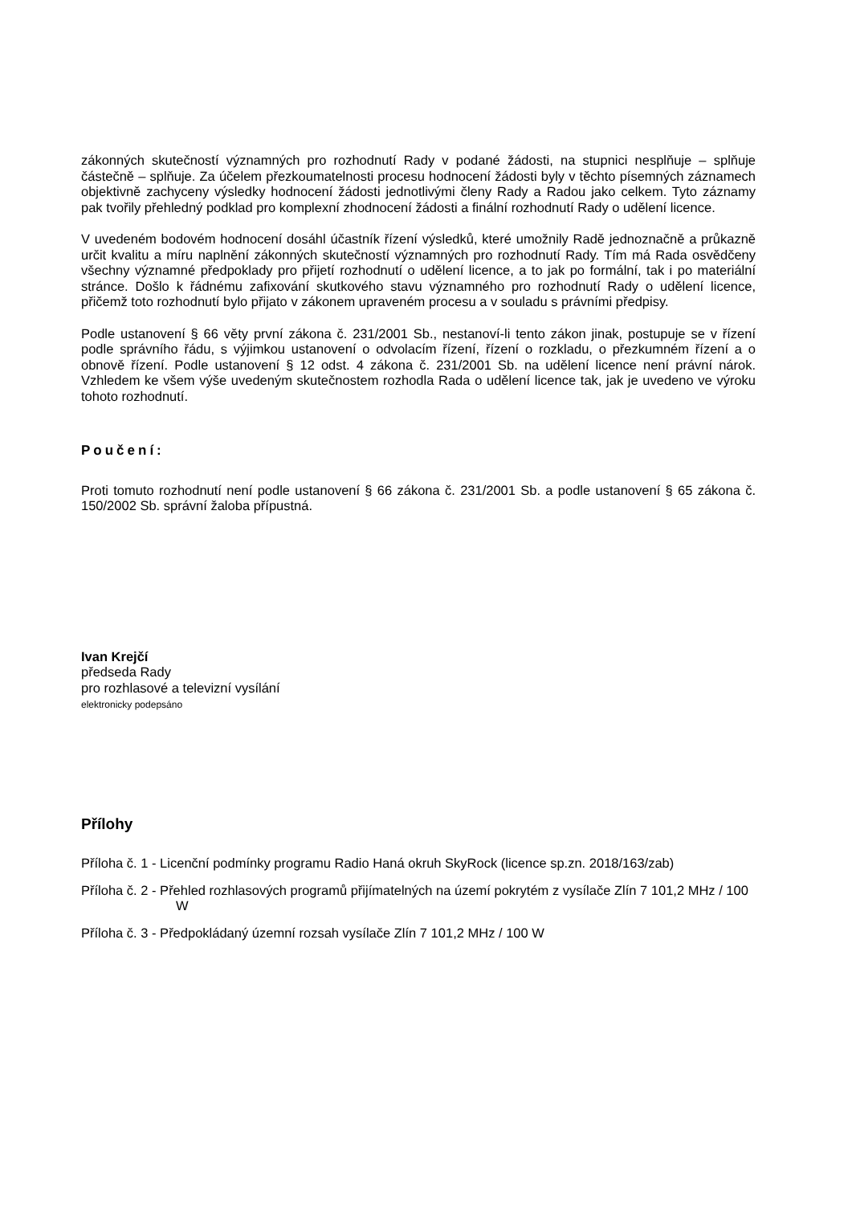zákonných skutečností významných pro rozhodnutí Rady v podané žádosti, na stupnici nesplňuje – splňuje částečně – splňuje. Za účelem přezkoumatelnosti procesu hodnocení žádosti byly v těchto písemných záznamech objektivně zachyceny výsledky hodnocení žádosti jednotlivými členy Rady a Radou jako celkem. Tyto záznamy pak tvořily přehledný podklad pro komplexní zhodnocení žádosti a finální rozhodnutí Rady o udělení licence.
V uvedeném bodovém hodnocení dosáhl účastník řízení výsledků, které umožnily Radě jednoznačně a průkazně určit kvalitu a míru naplnění zákonných skutečností významných pro rozhodnutí Rady. Tím má Rada osvědčeny všechny významné předpoklady pro přijetí rozhodnutí o udělení licence, a to jak po formální, tak i po materiální stránce. Došlo k řádnému zafixování skutkového stavu významného pro rozhodnutí Rady o udělení licence, přičemž toto rozhodnutí bylo přijato v zákonem upraveném procesu a v souladu s právními předpisy.
Podle ustanovení § 66 věty první zákona č. 231/2001 Sb., nestanoví-li tento zákon jinak, postupuje se v řízení podle správního řádu, s výjimkou ustanovení o odvolacím řízení, řízení o rozkladu, o přezkumném řízení a o obnově řízení. Podle ustanovení § 12 odst. 4 zákona č. 231/2001 Sb. na udělení licence není právní nárok. Vzhledem ke všem výše uvedeným skutečnostem rozhodla Rada o udělení licence tak, jak je uvedeno ve výroku tohoto rozhodnutí.
Poučení:
Proti tomuto rozhodnutí není podle ustanovení § 66 zákona č. 231/2001 Sb. a podle ustanovení § 65 zákona č. 150/2002 Sb. správní žaloba přípustná.
Ivan Krejčí
předseda Rady
pro rozhlasové a televizní vysílání
elektronicky podepsáno
Přílohy
Příloha č. 1 - Licenční podmínky programu Radio Haná okruh SkyRock (licence sp.zn. 2018/163/zab)
Příloha č. 2 - Přehled rozhlasových programů přijímatelných na území pokrytém z vysílače Zlín 7 101,2 MHz / 100 W
Příloha č. 3 - Předpokládaný územní rozsah vysílače Zlín 7 101,2 MHz / 100 W